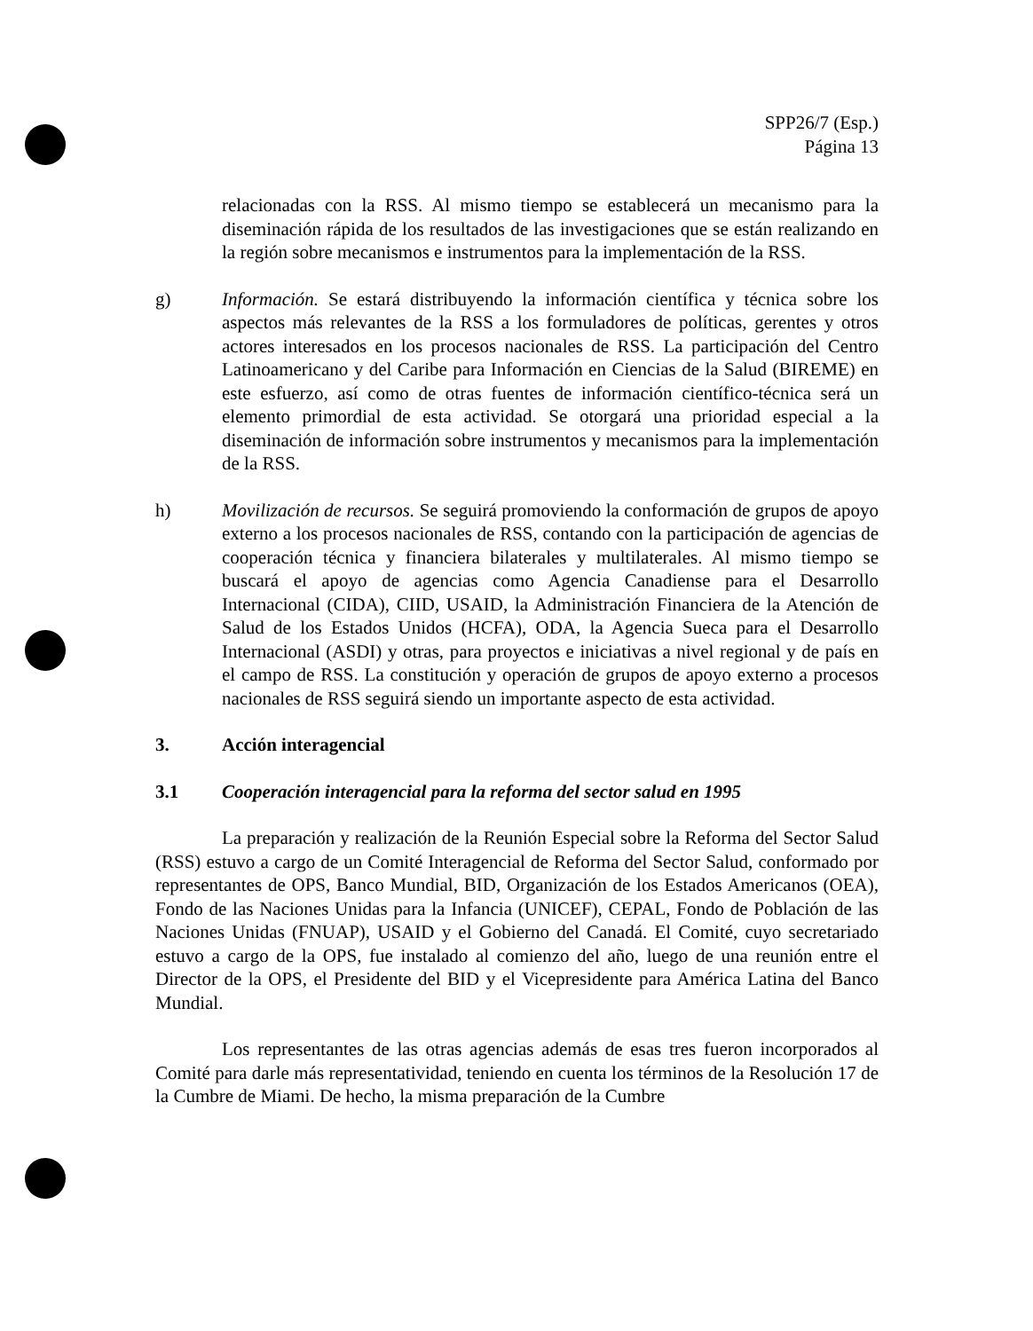SPP26/7 (Esp.)
Página 13
relacionadas con la RSS. Al mismo tiempo se establecerá un mecanismo para la diseminación rápida de los resultados de las investigaciones que se están realizando en la región sobre mecanismos e instrumentos para la implementación de la RSS.
g) Información. Se estará distribuyendo la información científica y técnica sobre los aspectos más relevantes de la RSS a los formuladores de políticas, gerentes y otros actores interesados en los procesos nacionales de RSS. La participación del Centro Latinoamericano y del Caribe para Información en Ciencias de la Salud (BIREME) en este esfuerzo, así como de otras fuentes de información científico-técnica será un elemento primordial de esta actividad. Se otorgará una prioridad especial a la diseminación de información sobre instrumentos y mecanismos para la implementación de la RSS.
h) Movilización de recursos. Se seguirá promoviendo la conformación de grupos de apoyo externo a los procesos nacionales de RSS, contando con la participación de agencias de cooperación técnica y financiera bilaterales y multilaterales. Al mismo tiempo se buscará el apoyo de agencias como Agencia Canadiense para el Desarrollo Internacional (CIDA), CIID, USAID, la Administración Financiera de la Atención de Salud de los Estados Unidos (HCFA), ODA, la Agencia Sueca para el Desarrollo Internacional (ASDI) y otras, para proyectos e iniciativas a nivel regional y de país en el campo de RSS. La constitución y operación de grupos de apoyo externo a procesos nacionales de RSS seguirá siendo un importante aspecto de esta actividad.
3. Acción interagencial
3.1 Cooperación interagencial para la reforma del sector salud en 1995
La preparación y realización de la Reunión Especial sobre la Reforma del Sector Salud (RSS) estuvo a cargo de un Comité Interagencial de Reforma del Sector Salud, conformado por representantes de OPS, Banco Mundial, BID, Organización de los Estados Americanos (OEA), Fondo de las Naciones Unidas para la Infancia (UNICEF), CEPAL, Fondo de Población de las Naciones Unidas (FNUAP), USAID y el Gobierno del Canadá. El Comité, cuyo secretariado estuvo a cargo de la OPS, fue instalado al comienzo del año, luego de una reunión entre el Director de la OPS, el Presidente del BID y el Vicepresidente para América Latina del Banco Mundial.
Los representantes de las otras agencias además de esas tres fueron incorporados al Comité para darle más representatividad, teniendo en cuenta los términos de la Resolución 17 de la Cumbre de Miami. De hecho, la misma preparación de la Cumbre